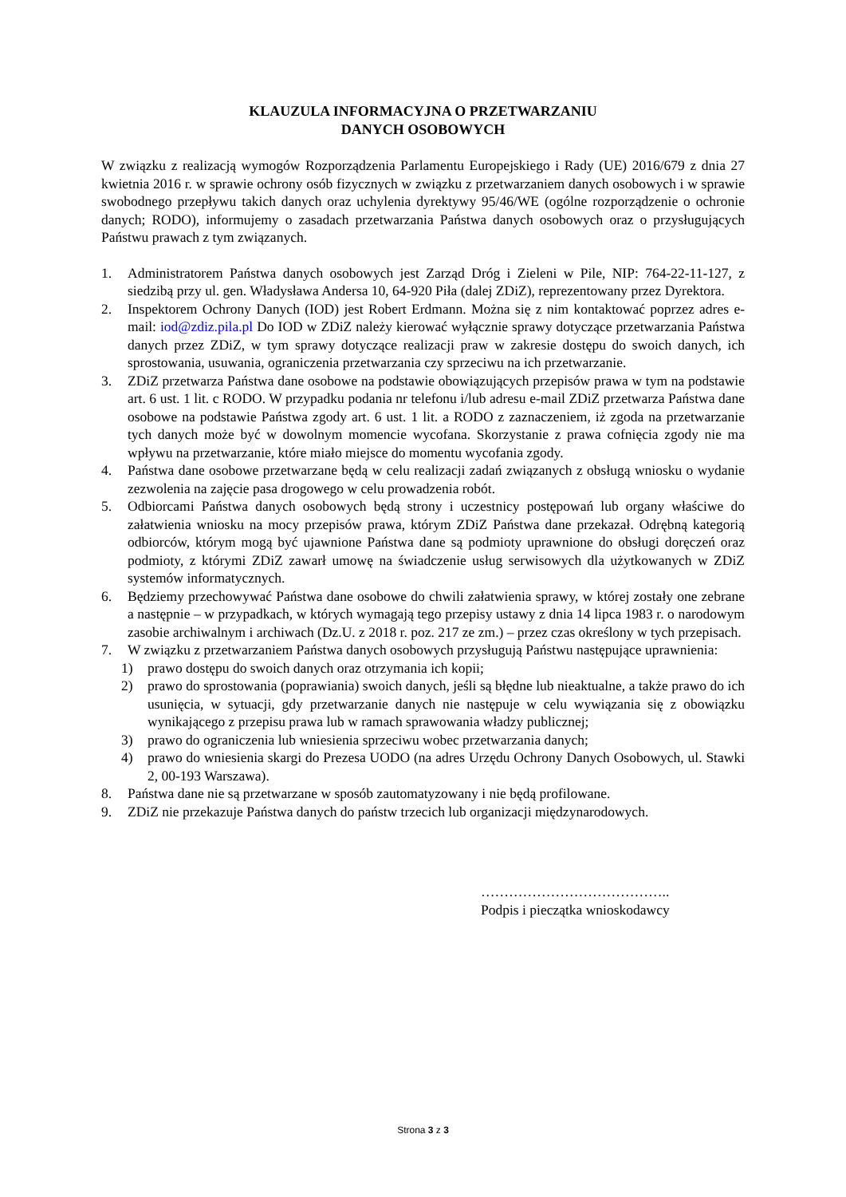KLAUZULA INFORMACYJNA O PRZETWARZANIU
DANYCH OSOBOWYCH
W związku z realizacją wymogów Rozporządzenia Parlamentu Europejskiego i Rady (UE) 2016/679 z dnia 27 kwietnia 2016 r. w sprawie ochrony osób fizycznych w związku z przetwarzaniem danych osobowych i w sprawie swobodnego przepływu takich danych oraz uchylenia dyrektywy 95/46/WE (ogólne rozporządzenie o ochronie danych; RODO), informujemy o zasadach przetwarzania Państwa danych osobowych oraz o przysługujących Państwu prawach z tym związanych.
1. Administratorem Państwa danych osobowych jest Zarząd Dróg i Zieleni w Pile, NIP: 764-22-11-127, z siedzibą przy ul. gen. Władysława Andersa 10, 64-920 Piła (dalej ZDiZ), reprezentowany przez Dyrektora.
2. Inspektorem Ochrony Danych (IOD) jest Robert Erdmann. Można się z nim kontaktować poprzez adres e-mail: iod@zdiz.pila.pl Do IOD w ZDiZ należy kierować wyłącznie sprawy dotyczące przetwarzania Państwa danych przez ZDiZ, w tym sprawy dotyczące realizacji praw w zakresie dostępu do swoich danych, ich sprostowania, usuwania, ograniczenia przetwarzania czy sprzeciwu na ich przetwarzanie.
3. ZDiZ przetwarza Państwa dane osobowe na podstawie obowiązujących przepisów prawa w tym na podstawie art. 6 ust. 1 lit. c RODO. W przypadku podania nr telefonu i/lub adresu e-mail ZDiZ przetwarza Państwa dane osobowe na podstawie Państwa zgody art. 6 ust. 1 lit. a RODO z zaznaczeniem, iż zgoda na przetwarzanie tych danych może być w dowolnym momencie wycofana. Skorzystanie z prawa cofnięcia zgody nie ma wpływu na przetwarzanie, które miało miejsce do momentu wycofania zgody.
4. Państwa dane osobowe przetwarzane będą w celu realizacji zadań związanych z obsługą wniosku o wydanie zezwolenia na zajęcie pasa drogowego w celu prowadzenia robót.
5. Odbiorcami Państwa danych osobowych będą strony i uczestnicy postępowań lub organy właściwe do załatwienia wniosku na mocy przepisów prawa, którym ZDiZ Państwa dane przekazał. Odrębną kategorią odbiorców, którym mogą być ujawnione Państwa dane są podmioty uprawnione do obsługi doręczeń oraz podmioty, z którymi ZDiZ zawarł umowę na świadczenie usług serwisowych dla użytkowanych w ZDiZ systemów informatycznych.
6. Będziemy przechowywać Państwa dane osobowe do chwili załatwienia sprawy, w której zostały one zebrane a następnie – w przypadkach, w których wymagają tego przepisy ustawy z dnia 14 lipca 1983 r. o narodowym zasobie archiwalnym i archiwach (Dz.U. z 2018 r. poz. 217 ze zm.) – przez czas określony w tych przepisach.
7. W związku z przetwarzaniem Państwa danych osobowych przysługują Państwu następujące uprawnienia:
1) prawo dostępu do swoich danych oraz otrzymania ich kopii;
2) prawo do sprostowania (poprawiania) swoich danych, jeśli są błędne lub nieaktualne, a także prawo do ich usunięcia, w sytuacji, gdy przetwarzanie danych nie następuje w celu wywiązania się z obowiązku wynikającego z przepisu prawa lub w ramach sprawowania władzy publicznej;
3) prawo do ograniczenia lub wniesienia sprzeciwu wobec przetwarzania danych;
4) prawo do wniesienia skargi do Prezesa UODO (na adres Urzędu Ochrony Danych Osobowych, ul. Stawki 2, 00-193 Warszawa).
8. Państwa dane nie są przetwarzane w sposób zautomatyzowany i nie będą profilowane.
9. ZDiZ nie przekazuje Państwa danych do państw trzecich lub organizacji międzynarodowych.
…………………………………..
Podpis i pieczątka wnioskodawcy
Strona 3 z 3